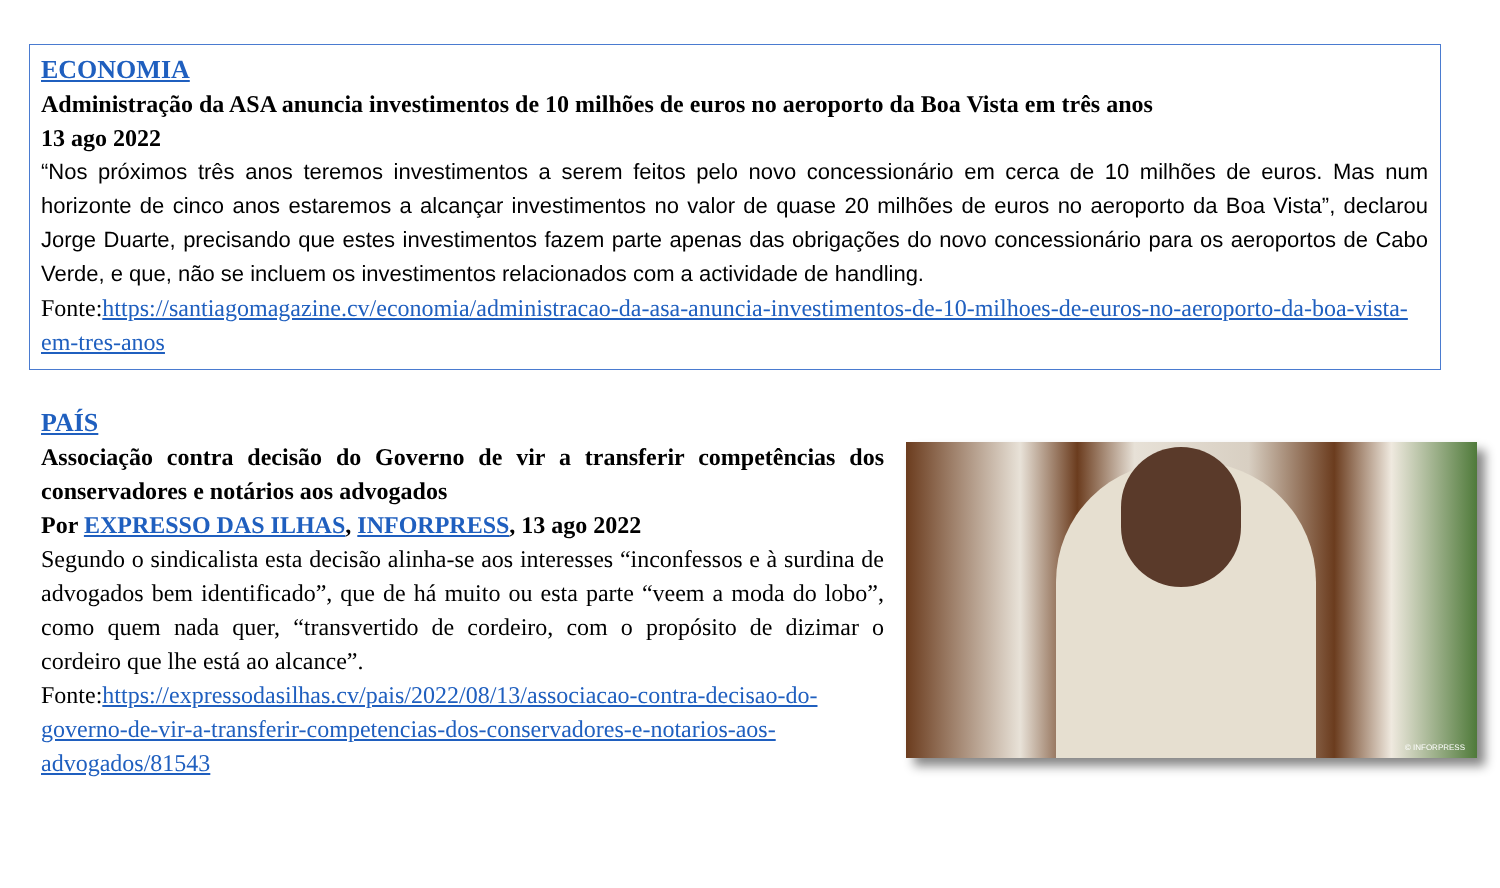ECONOMIA
Administração da ASA anuncia investimentos de 10 milhões de euros no aeroporto da Boa Vista em três anos
13 ago 2022
“Nos próximos três anos teremos investimentos a serem feitos pelo novo concessionário em cerca de 10 milhões de euros. Mas num horizonte de cinco anos estaremos a alcançar investimentos no valor de quase 20 milhões de euros no aeroporto da Boa Vista”, declarou Jorge Duarte, precisando que estes investimentos fazem parte apenas das obrigações do novo concessionário para os aeroportos de Cabo Verde, e que, não se incluem os investimentos relacionados com a actividade de handling.
Fonte:https://santiagomagazine.cv/economia/administracao-da-asa-anuncia-investimentos-de-10-milhoes-de-euros-no-aeroporto-da-boa-vista-em-tres-anos
PAÍS
Associação contra decisão do Governo de vir a transferir competências dos conservadores e notários aos advogados
Por EXPRESSO DAS ILHAS, INFORPRESS, 13 ago 2022
Segundo o sindicalista esta decisão alinha-se aos interesses “inconfessos e à surdina de advogados bem identificado”, que de há muito ou esta parte “veem a moda do lobo”, como quem nada quer, “transvertido de cordeiro, com o propósito de dizimar o cordeiro que lhe está ao alcance”.
Fonte:https://expressodasilhas.cv/pais/2022/08/13/associacao-contra-decisao-do-governo-de-vir-a-transferir-competencias-dos-conservadores-e-notarios-aos-advogados/81543
© INFORPRESS